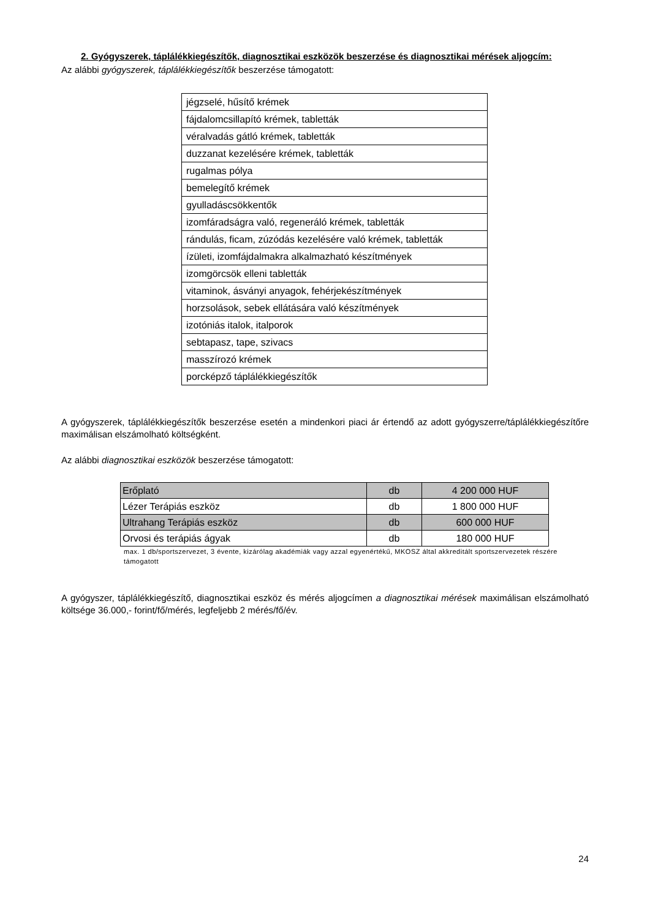2. Gyógyszerek, táplálékkiegészítők, diagnosztikai eszközök beszerzése és diagnosztikai mérések aljogcím:
Az alábbi gyógyszerek, táplálékkiegészítők beszerzése támogatott:
| jégzselé, hűsítő krémek |
| fájdalomcsillapító krémek, tabletták |
| véralvadás gátló krémek, tabletták |
| duzzanat kezelésére krémek, tabletták |
| rugalmas pólya |
| bemelegítő krémek |
| gyulladáscsökkentők |
| izomfáradságra való, regeneráló krémek, tabletták |
| rándulás, ficam, zúzódás kezelésére való krémek, tabletták |
| ízületi, izomfájdalmakra alkalmazható készítmények |
| izomgörcsök elleni tabletták |
| vitaminok, ásványi anyagok, fehérjekészítmények |
| horzsolások, sebek ellátására való készítmények |
| izotóniás italok, italporok |
| sebtapasz, tape, szivacs |
| masszírozó krémek |
| porcképző táplálékkiegészítők |
A gyógyszerek, táplálékkiegészítők beszerzése esetén a mindenkori piaci ár értendő az adott gyógyszerre/táplálékkiegészítőre maximálisan elszámolható költségként.
Az alábbi diagnosztikai eszközök beszerzése támogatott:
| Erőplató | db | 4 200 000 HUF |
| Lézer Terápiás eszköz | db | 1 800 000 HUF |
| Ultrahang Terápiás eszköz | db | 600 000 HUF |
| Orvosi és terápiás ágyak | db | 180 000 HUF |
max. 1 db/sportszervezet, 3 évente, kizárólag akadémiák vagy azzal egyenértékű, MKOSZ által akkreditált sportszervezetek részére támogatott
A gyógyszer, táplálékkiegészítő, diagnosztikai eszköz és mérés aljogcímen a diagnosztikai mérések maximálisan elszámolható költsége 36.000,- forint/fő/mérés, legfeljebb 2 mérés/fő/év.
24